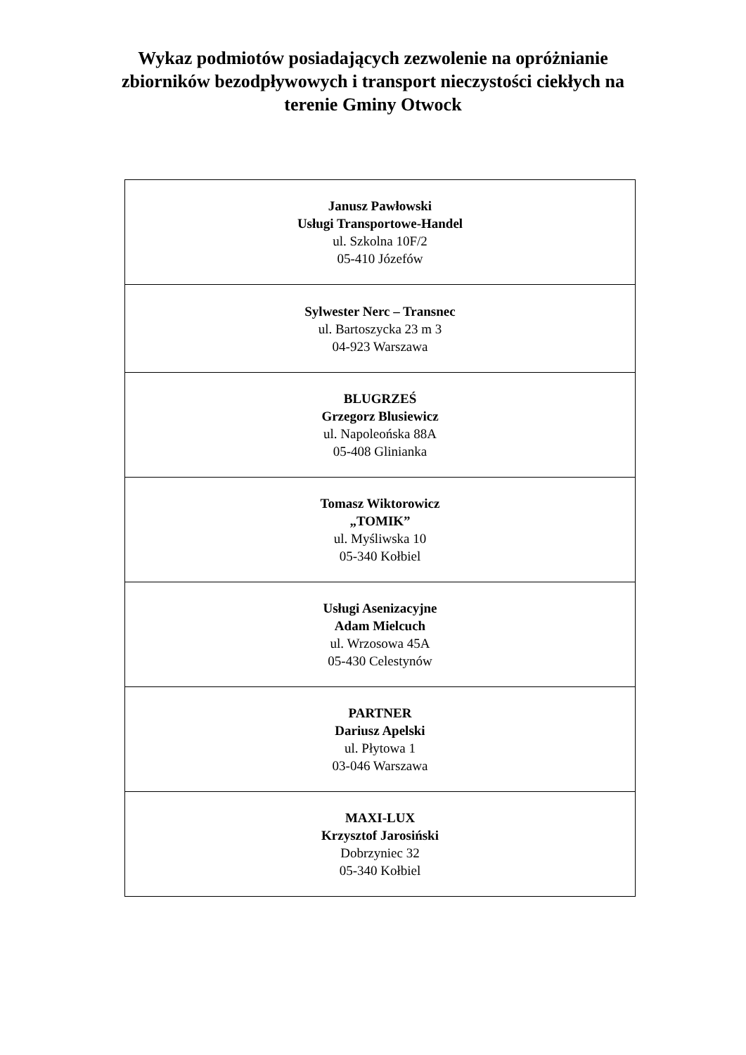Wykaz podmiotów posiadających zezwolenie na opróżnianie
zbiorników bezodpływowych i transport nieczystości ciekłych na
terenie Gminy Otwock
| Janusz Pawłowski Usługi Transportowe-Handel ul. Szkolna 10F/2 05-410 Józefów |
| Sylwester Nerc – Transnec ul. Bartoszycka 23 m 3 04-923 Warszawa |
| BLUGRZEŚ Grzegorz Blusiewicz ul. Napoleońska 88A 05-408 Glinianka |
| Tomasz Wiktorowicz „TOMIK” ul. Myśliwska 10 05-340 Kołbiel |
| Usługi Asenizacyjne Adam Mielcuch ul. Wrzosowa 45A 05-430 Celestynów |
| PARTNER Dariusz Apelski ul. Płytowa 1 03-046 Warszawa |
| MAXI-LUX Krzysztof Jarosiński Dobrzyniec 32 05-340 Kołbiel |